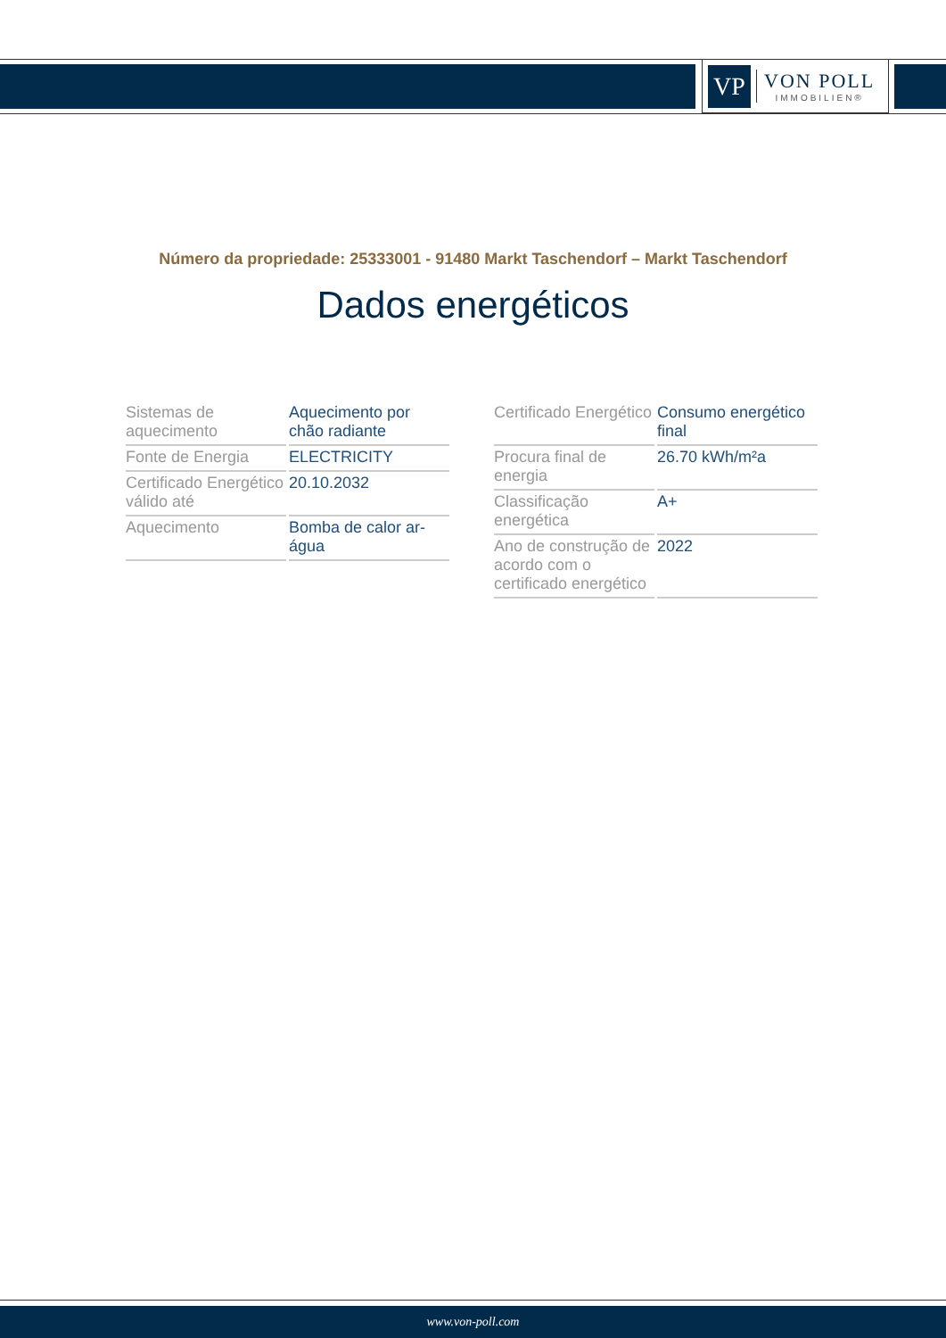VP
VON POLL
IMMOBILIEN®
Número da propriedade: 25333001 - 91480 Markt Taschendorf – Markt Taschendorf
Dados energéticos
| Sistemas de aquecimento | Aquecimento por chão radiante |
| Fonte de Energia | ELECTRICITY |
| Certificado Energético válido até | 20.10.2032 |
| Aquecimento | Bomba de calor ar-água |
| Certificado Energético | Consumo energético final |
| Procura final de energia | 26.70 kWh/m²a |
| Classificação energética | A+ |
| Ano de construção de acordo com o certificado energético | 2022 |
www.von-poll.com